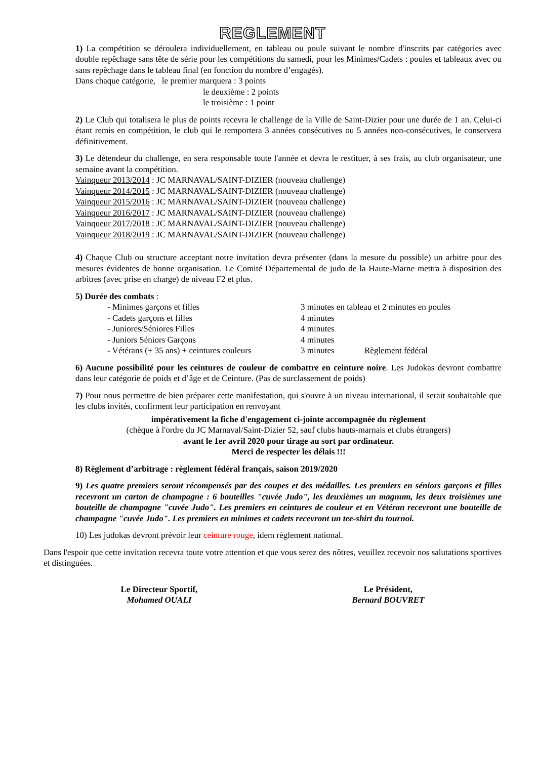REGLEMENT
1) La compétition se déroulera individuellement, en tableau ou poule suivant le nombre d'inscrits par catégories avec double repêchage sans tête de série pour les compétitions du samedi, pour les Minimes/Cadets : poules et tableaux avec ou sans repêchage dans le tableau final (en fonction du nombre d’engagés).
Dans chaque catégorie, le premier marquera : 3 points
le deuxième : 2 points
le troisième : 1 point
2) Le Club qui totalisera le plus de points recevra le challenge de la Ville de Saint-Dizier pour une durée de 1 an. Celui-ci étant remis en compétition, le club qui le remportera 3 années consécutives ou 5 années non-consécutives, le conservera définitivement.
3) Le détendeur du challenge, en sera responsable toute l'année et devra le restituer, à ses frais, au club organisateur, une semaine avant la compétition.
Vainqueur 2013/2014 : JC MARNAVAL/SAINT-DIZIER (nouveau challenge)
Vainqueur 2014/2015 : JC MARNAVAL/SAINT-DIZIER (nouveau challenge)
Vainqueur 2015/2016 : JC MARNAVAL/SAINT-DIZIER (nouveau challenge)
Vainqueur 2016/2017 : JC MARNAVAL/SAINT-DIZIER (nouveau challenge)
Vainqueur 2017/2018 : JC MARNAVAL/SAINT-DIZIER (nouveau challenge)
Vainqueur 2018/2019 : JC MARNAVAL/SAINT-DIZIER (nouveau challenge)
4) Chaque Club ou structure acceptant notre invitation devra présenter (dans la mesure du possible) un arbitre pour des mesures évidentes de bonne organisation. Le Comité Départemental de judo de la Haute-Marne mettra à disposition des arbitres (avec prise en charge) de niveau F2 et plus.
5) Durée des combats :
| - Minimes garçons et filles | 3 minutes en tableau et 2 minutes en poules | |
| - Cadets garçons et filles | 4 minutes | |
| - Juniores/Séniores Filles | 4 minutes | |
| - Juniors Séniors Garçons | 4 minutes | |
| - Vétérans (+ 35 ans) + ceintures couleurs | 3 minutes | Règlement fédéral |
6) Aucune possibilité pour les ceintures de couleur de combattre en ceinture noire. Les Judokas devront combattre dans leur catégorie de poids et d’âge et de Ceinture. (Pas de surclassement de poids)
7) Pour nous permettre de bien préparer cette manifestation, qui s'ouvre à un niveau international, il serait souhaitable que les clubs invités, confirment leur participation en renvoyant
impérativement la fiche d'engagement ci-jointe accompagnée du règlement
(chèque à l'ordre du JC Marnaval/Saint-Dizier 52, sauf clubs hauts-marnais et clubs étrangers)
avant le 1er avril 2020 pour tirage au sort par ordinateur.
Merci de respecter les délais !!!
8) Règlement d’arbitrage : règlement fédéral français, saison 2019/2020
9) Les quatre premiers seront récompensés par des coupes et des médailles. Les premiers en séniors garçons et filles recevront un carton de champagne : 6 bouteilles "cuvée Judo", les deuxièmes un magnum, les deux troisièmes une bouteille de champagne "cuvée Judo". Les premiers en ceintures de couleur et en Vétéran recevront une bouteille de champagne "cuvée Judo". Les premiers en minimes et cadets recevront un tee-shirt du tournoi.
10) Les judokas devront prévoir leur ceinture rouge, idem règlement national.
Dans l'espoir que cette invitation recevra toute votre attention et que vous serez des nôtres, veuillez recevoir nos salutations sportives et distinguées.
Le Directeur Sportif,
Mohamed OUALI
Le Président,
Bernard BOUVRET